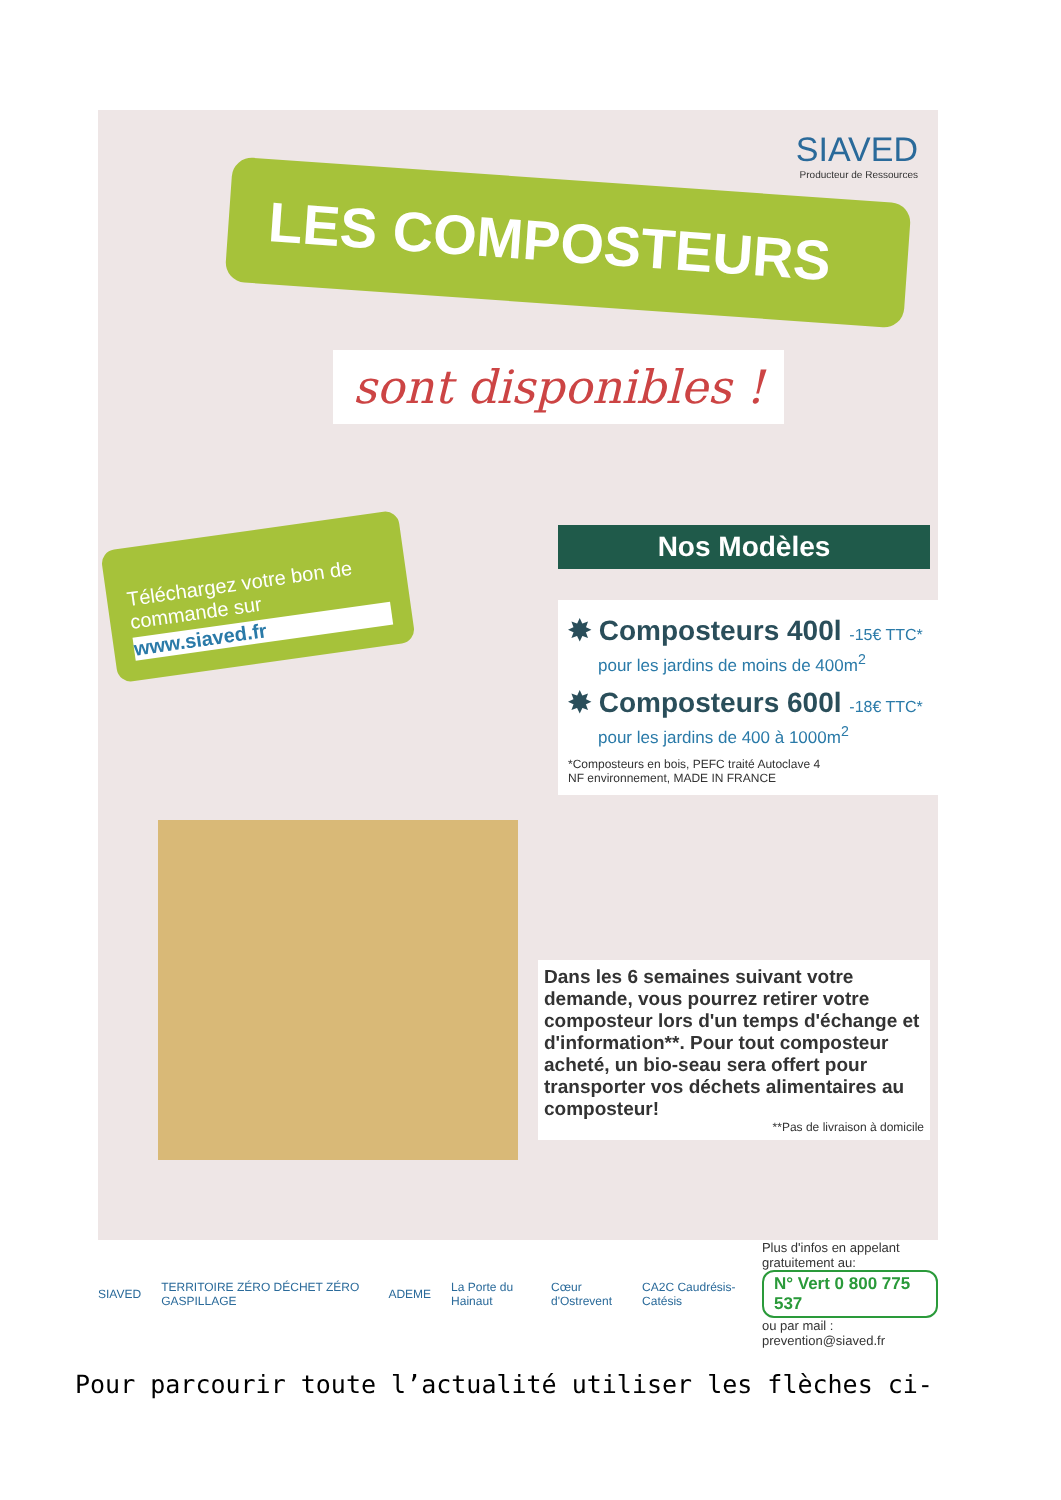SIAVED
Producteur de Ressources
LES COMPOSTEURS
sont disponibles !
Téléchargez votre bon de commande sur
www.siaved.fr
Nos Modèles
✸ Composteurs 400l -15€ TTC*
pour les jardins de moins de 400m<sup>2</sup>
✸ Composteurs 600l -18€ TTC*
pour les jardins de 400 à 1000m<sup>2</sup>
*Composteurs en bois, PEFC traité Autoclave 4
NF environnement, MADE IN FRANCE
Dans les 6 semaines suivant votre demande, vous pourrez retirer votre composteur lors d'un temps d'échange et d'information**. Pour tout composteur acheté, un bio-seau sera offert pour transporter vos déchets alimentaires au composteur!
**Pas de livraison à domicile
SIAVED TERRITOIRE ZÉRO DÉCHET ZÉRO GASPILLAGE ADEME La Porte du Hainaut Cœur d'Ostrevent CA2C Caudrésis-Catésis
Plus d'infos en appelant gratuitement au:
N° Vert 0 800 775 537
ou par mail : prevention@siaved.fr
Pour parcourir toute l’actualité utiliser les flèches ci-